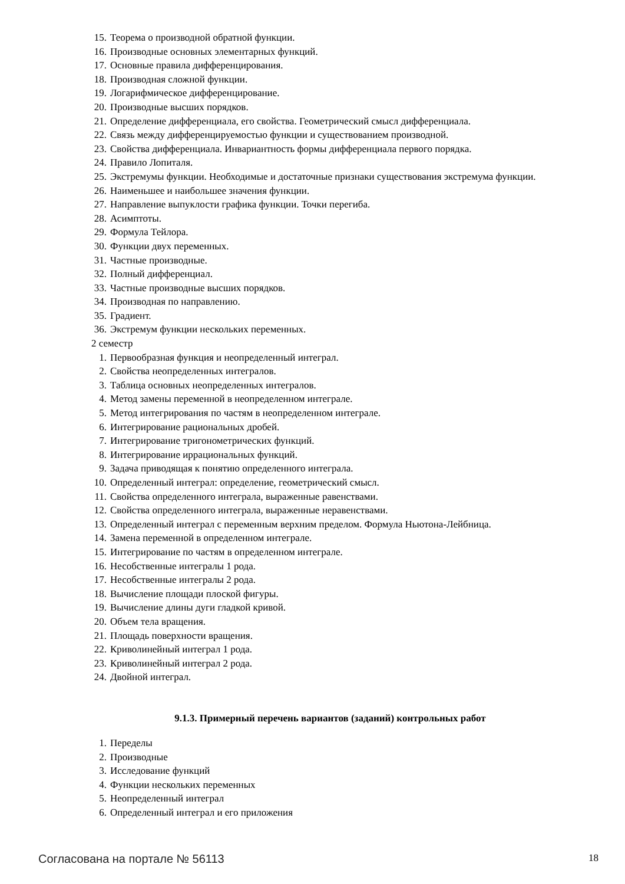15. Теорема о производной обратной функции.
16. Производные основных элементарных функций.
17. Основные правила дифференцирования.
18. Производная сложной функции.
19. Логарифмическое дифференцирование.
20. Производные высших порядков.
21. Определение дифференциала, его свойства. Геометрический смысл дифференциала.
22. Связь между дифференцируемостью функции и существованием производной.
23. Свойства дифференциала. Инвариантность формы дифференциала первого порядка.
24. Правило Лопиталя.
25. Экстремумы функции. Необходимые и достаточные признаки существования экстремума функции.
26. Наименьшее и наибольшее значения функции.
27. Направление выпуклости графика функции. Точки перегиба.
28. Асимптоты.
29. Формула Тейлора.
30. Функции двух переменных.
31. Частные производные.
32. Полный дифференциал.
33. Частные производные высших порядков.
34. Производная по направлению.
35. Градиент.
36. Экстремум функции нескольких переменных.
2 семестр
1. Первообразная функция и неопределенный интеграл.
2. Свойства неопределенных интегралов.
3. Таблица основных неопределенных интегралов.
4. Метод замены переменной в неопределенном интеграле.
5. Метод интегрирования по частям в неопределенном интеграле.
6. Интегрирование рациональных дробей.
7. Интегрирование тригонометрических функций.
8. Интегрирование иррациональных функций.
9. Задача приводящая к понятию определенного интеграла.
10. Определенный интеграл: определение, геометрический смысл.
11. Свойства определенного интеграла, выраженные равенствами.
12. Свойства определенного интеграла, выраженные неравенствами.
13. Определенный интеграл с переменным верхним пределом. Формула Ньютона-Лейбница.
14. Замена переменной в определенном интеграле.
15. Интегрирование по частям в определенном интеграле.
16. Несобственные интегралы 1 рода.
17. Несобственные интегралы 2 рода.
18. Вычисление площади плоской фигуры.
19. Вычисление длины дуги гладкой кривой.
20. Объем тела вращения.
21. Площадь поверхности вращения.
22. Криволинейный интеграл 1 рода.
23. Криволинейный интеграл 2 рода.
24. Двойной интеграл.
9.1.3. Примерный перечень вариантов (заданий) контрольных работ
1. Переделы
2. Производные
3. Исследование функций
4. Функции нескольких переменных
5. Неопределенный интеграл
6. Определенный интеграл и его приложения
Согласована на портале № 56113 18